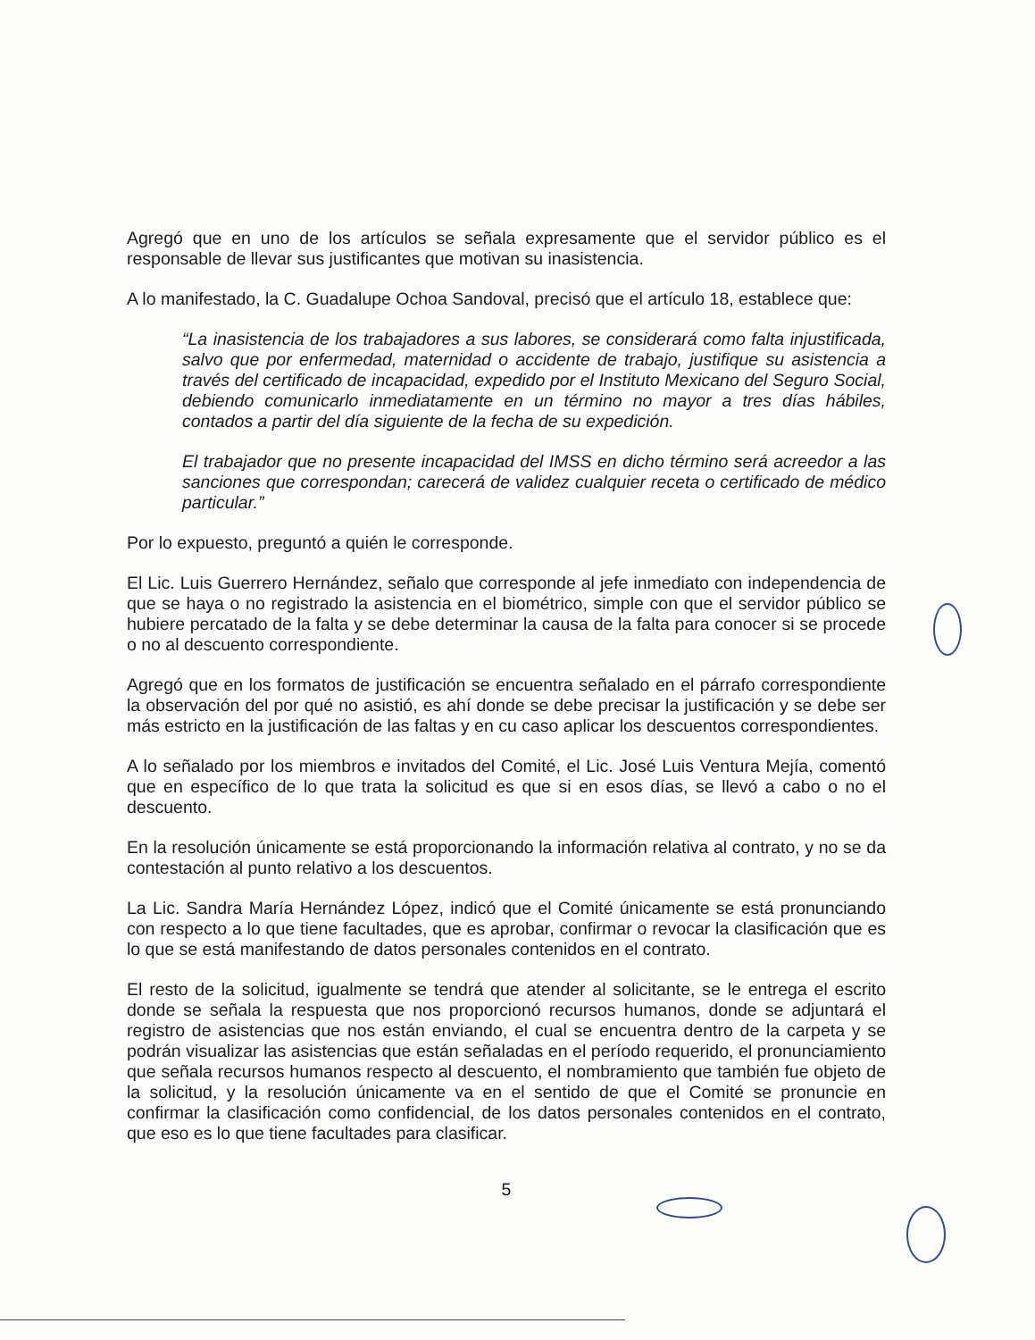Agregó que en uno de los artículos se señala expresamente que el servidor público es el responsable de llevar sus justificantes que motivan su inasistencia.
A lo manifestado, la C. Guadalupe Ochoa Sandoval, precisó que el artículo 18, establece que:
“La inasistencia de los trabajadores a sus labores, se considerará como falta injustificada, salvo que por enfermedad, maternidad o accidente de trabajo, justifique su asistencia a través del certificado de incapacidad, expedido por el Instituto Mexicano del Seguro Social, debiendo comunicarlo inmediatamente en un término no mayor a tres días hábiles, contados a partir del día siguiente de la fecha de su expedición.
El trabajador que no presente incapacidad del IMSS en dicho término será acreedor a las sanciones que correspondan; carecerá de validez cualquier receta o certificado de médico particular.”
Por lo expuesto, preguntó a quién le corresponde.
El Lic. Luis Guerrero Hernández, señalo que corresponde al jefe inmediato con independencia de que se haya o no registrado la asistencia en el biométrico, simple con que el servidor público se hubiere percatado de la falta y se debe determinar la causa de la falta para conocer si se procede o no al descuento correspondiente.
Agregó que en los formatos de justificación se encuentra señalado en el párrafo correspondiente la observación del por qué no asistió, es ahí donde se debe precisar la justificación y se debe ser más estricto en la justificación de las faltas y en cu caso aplicar los descuentos correspondientes.
A lo señalado por los miembros e invitados del Comité, el Lic. José Luis Ventura Mejía, comentó que en específico de lo que trata la solicitud es que si en esos días, se llevó a cabo o no el descuento.
En la resolución únicamente se está proporcionando la información relativa al contrato, y no se da contestación al punto relativo a los descuentos.
La Lic. Sandra María Hernández López, indicó que el Comité únicamente se está pronunciando con respecto a lo que tiene facultades, que es aprobar, confirmar o revocar la clasificación que es lo que se está manifestando de datos personales contenidos en el contrato.
El resto de la solicitud, igualmente se tendrá que atender al solicitante, se le entrega el escrito donde se señala la respuesta que nos proporcionó recursos humanos, donde se adjuntará el registro de asistencias que nos están enviando, el cual se encuentra dentro de la carpeta y se podrán visualizar las asistencias que están señaladas en el período requerido, el pronunciamiento que señala recursos humanos respecto al descuento, el nombramiento que también fue objeto de la solicitud, y la resolución únicamente va en el sentido de que el Comité se pronuncie en confirmar la clasificación como confidencial, de los datos personales contenidos en el contrato, que eso es lo que tiene facultades para clasificar.
5